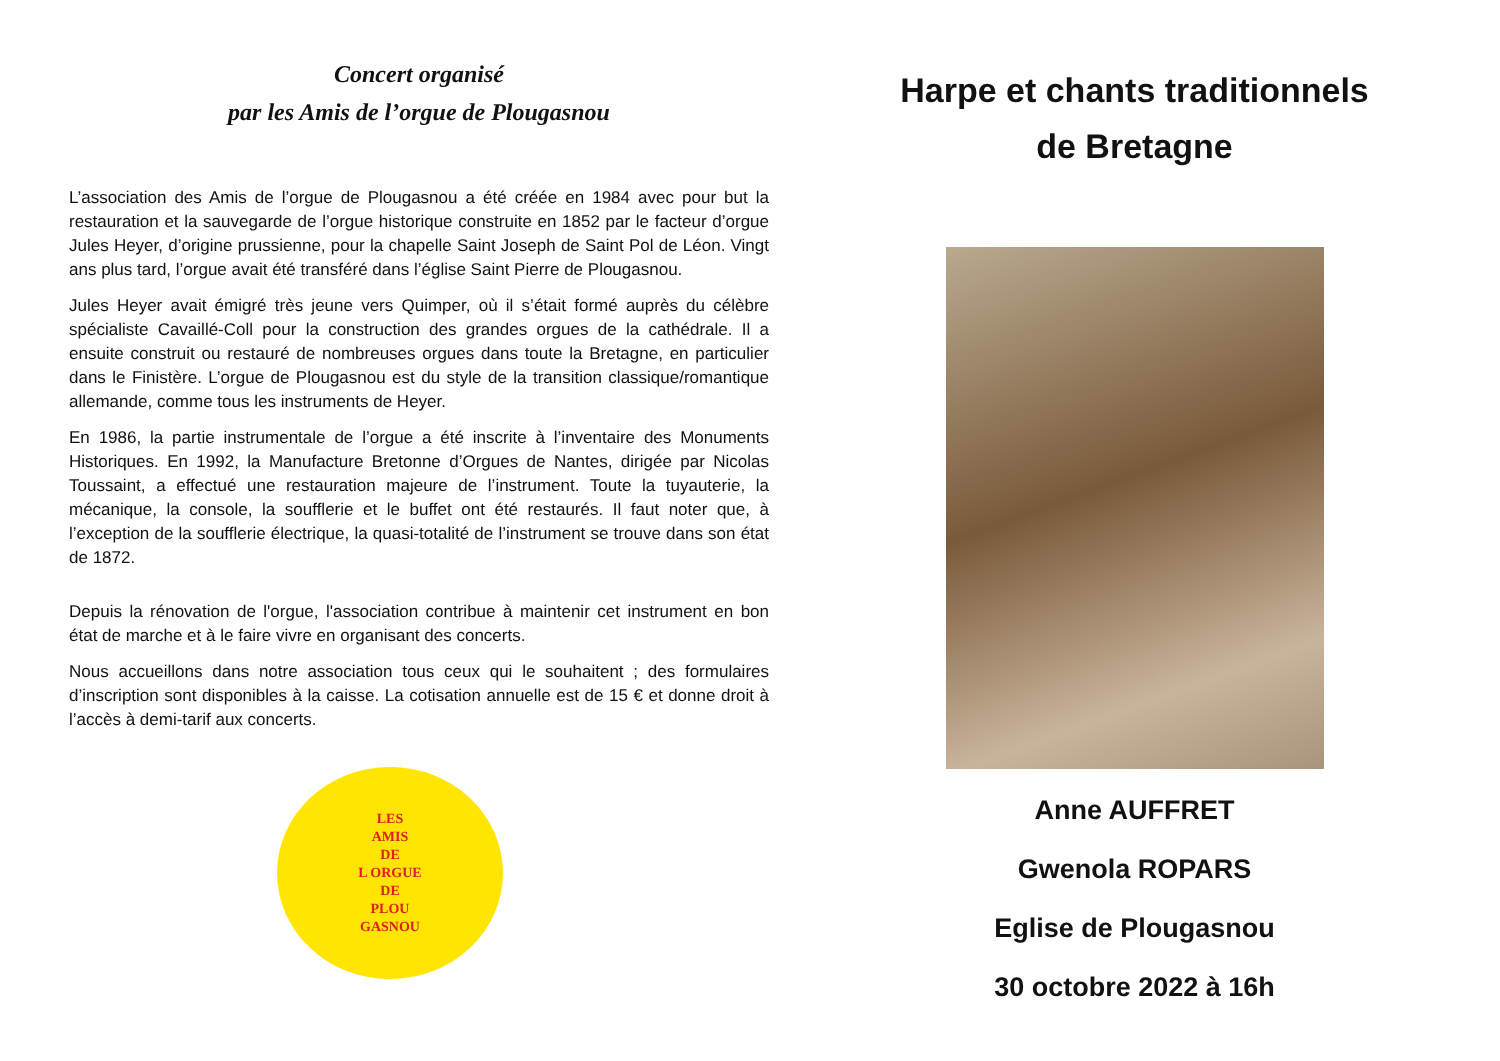Concert organisé
par les Amis de l’orgue de Plougasnou
L’association des Amis de l’orgue de Plougasnou a été créée en 1984 avec pour but la restauration et la sauvegarde de l’orgue historique construite en 1852 par le facteur d’orgue Jules Heyer, d’origine prussienne, pour la chapelle Saint Joseph de Saint Pol de Léon. Vingt ans plus tard, l’orgue avait été transféré dans l’église Saint Pierre de Plougasnou.
Jules Heyer avait émigré très jeune vers Quimper, où il s’était formé auprès du célèbre spécialiste Cavaillé-Coll pour la construction des grandes orgues de la cathédrale. Il a ensuite construit ou restauré de nombreuses orgues dans toute la Bretagne, en particulier dans le Finistère. L’orgue de Plougasnou est du style de la transition classique/romantique allemande, comme tous les instruments de Heyer.
En 1986, la partie instrumentale de l’orgue a été inscrite à l’inventaire des Monuments Historiques. En 1992, la Manufacture Bretonne d’Orgues de Nantes, dirigée par Nicolas Toussaint, a effectué une restauration majeure de l’instrument. Toute la tuyauterie, la mécanique, la console, la soufflerie et le buffet ont été restaurés. Il faut noter que, à l’exception de la soufflerie électrique, la quasi-totalité de l’instrument se trouve dans son état de 1872.
Depuis la rénovation de l'orgue, l'association contribue à maintenir cet instrument en bon état de marche et à le faire vivre en organisant des concerts.
Nous accueillons dans notre association tous ceux qui le souhaitent ; des formulaires d’inscription sont disponibles à la caisse. La cotisation annuelle est de 15 € et donne droit à l’accès à demi-tarif aux concerts.
LES
AMIS
DE
L ORGUE
DE
PLOU
GASNOU
Harpe et chants traditionnels
de Bretagne
Anne AUFFRET
Gwenola ROPARS
Eglise de Plougasnou
30 octobre 2022 à 16h